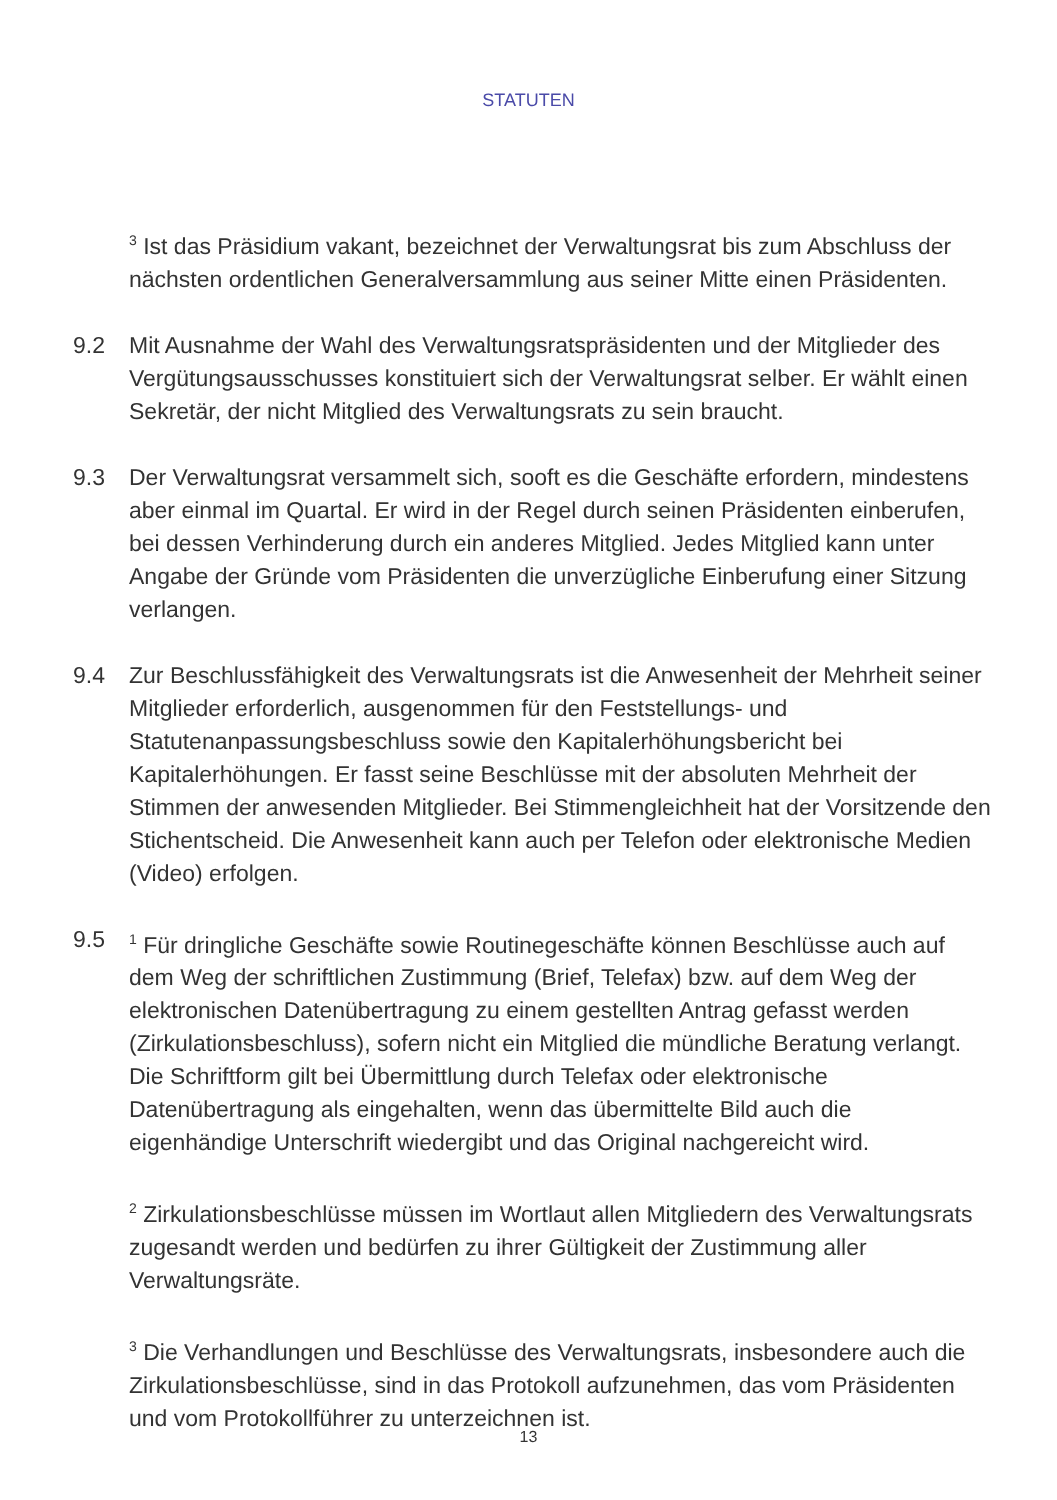STATUTEN
<sup>3</sup> Ist das Präsidium vakant, bezeichnet der Verwaltungsrat bis zum Abschluss der nächsten ordentlichen Generalversammlung aus seiner Mitte einen Präsidenten.
9.2 Mit Ausnahme der Wahl des Verwaltungsratspräsidenten und der Mitglieder des Vergütungsausschusses konstituiert sich der Verwaltungsrat selber. Er wählt einen Sekretär, der nicht Mitglied des Verwaltungsrats zu sein braucht.
9.3 Der Verwaltungsrat versammelt sich, sooft es die Geschäfte erfordern, mindestens aber einmal im Quartal. Er wird in der Regel durch seinen Präsidenten einberufen, bei dessen Verhinderung durch ein anderes Mitglied. Jedes Mitglied kann unter Angabe der Gründe vom Präsidenten die unverzügliche Einberufung einer Sitzung verlangen.
9.4 Zur Beschlussfähigkeit des Verwaltungsrats ist die Anwesenheit der Mehrheit seiner Mitglieder erforderlich, ausgenommen für den Feststellungs- und Statutenanpassungsbeschluss sowie den Kapitalerhöhungsbericht bei Kapitalerhöhungen. Er fasst seine Beschlüsse mit der absoluten Mehrheit der Stimmen der anwesenden Mitglieder. Bei Stimmengleichheit hat der Vorsitzende den Stichentscheid. Die Anwesenheit kann auch per Telefon oder elektronische Medien (Video) erfolgen.
9.5
<sup>1</sup> Für dringliche Geschäfte sowie Routinegeschäfte können Beschlüsse auch auf dem Weg der schriftlichen Zustimmung (Brief, Telefax) bzw. auf dem Weg der elektronischen Datenübertragung zu einem gestellten Antrag gefasst werden (Zirkulationsbeschluss), sofern nicht ein Mitglied die mündliche Beratung verlangt. Die Schriftform gilt bei Übermittlung durch Telefax oder elektronische Datenübertragung als eingehalten, wenn das übermittelte Bild auch die eigenhändige Unterschrift wiedergibt und das Original nachgereicht wird.
<sup>2</sup> Zirkulationsbeschlüsse müssen im Wortlaut allen Mitgliedern des Verwaltungsrats zugesandt werden und bedürfen zu ihrer Gültigkeit der Zustimmung aller Verwaltungsräte.
<sup>3</sup> Die Verhandlungen und Beschlüsse des Verwaltungsrats, insbesondere auch die Zirkulationsbeschlüsse, sind in das Protokoll aufzunehmen, das vom Präsidenten und vom Protokollführer zu unterzeichnen ist.
13